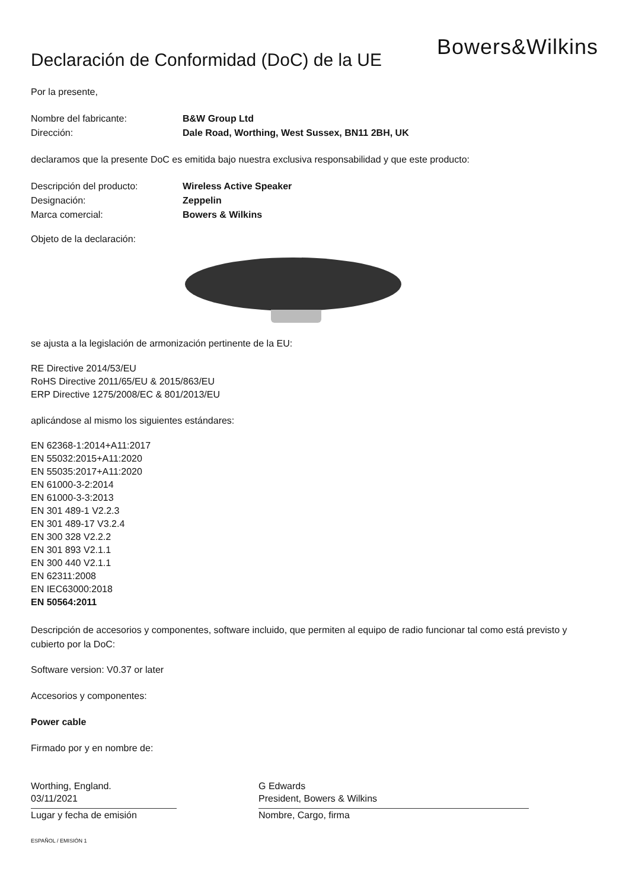Bowers&Wilkins
Declaración de Conformidad (DoC) de la UE
Por la presente,
Nombre del fabricante: B&W Group Ltd
Dirección: Dale Road, Worthing, West Sussex, BN11 2BH, UK
declaramos que la presente DoC es emitida bajo nuestra exclusiva responsabilidad y que este producto:
Descripción del producto: Wireless Active Speaker
Designación: Zeppelin
Marca comercial: Bowers & Wilkins
Objeto de la declaración:
se ajusta a la legislación de armonización pertinente de la EU:
RE Directive 2014/53/EU
RoHS Directive 2011/65/EU & 2015/863/EU
ERP Directive 1275/2008/EC & 801/2013/EU
aplicándose al mismo los siguientes estándares:
EN 62368-1:2014+A11:2017
EN 55032:2015+A11:2020
EN 55035:2017+A11:2020
EN 61000-3-2:2014
EN 61000-3-3:2013
EN 301 489-1 V2.2.3
EN 301 489-17 V3.2.4
EN 300 328 V2.2.2
EN 301 893 V2.1.1
EN 300 440 V2.1.1
EN 62311:2008
EN IEC63000:2018
EN 50564:2011
Descripción de accesorios y componentes, software incluido, que permiten al equipo de radio funcionar tal como está previsto y cubierto por la DoC:
Software version: V0.37 or later
Accesorios y componentes:
Power cable
Firmado por y en nombre de:
Worthing, England.
03/11/2021
Lugar y fecha de emisión
G Edwards
President, Bowers & Wilkins
Nombre, Cargo, firma
ESPAÑOL / EMISIÓN 1